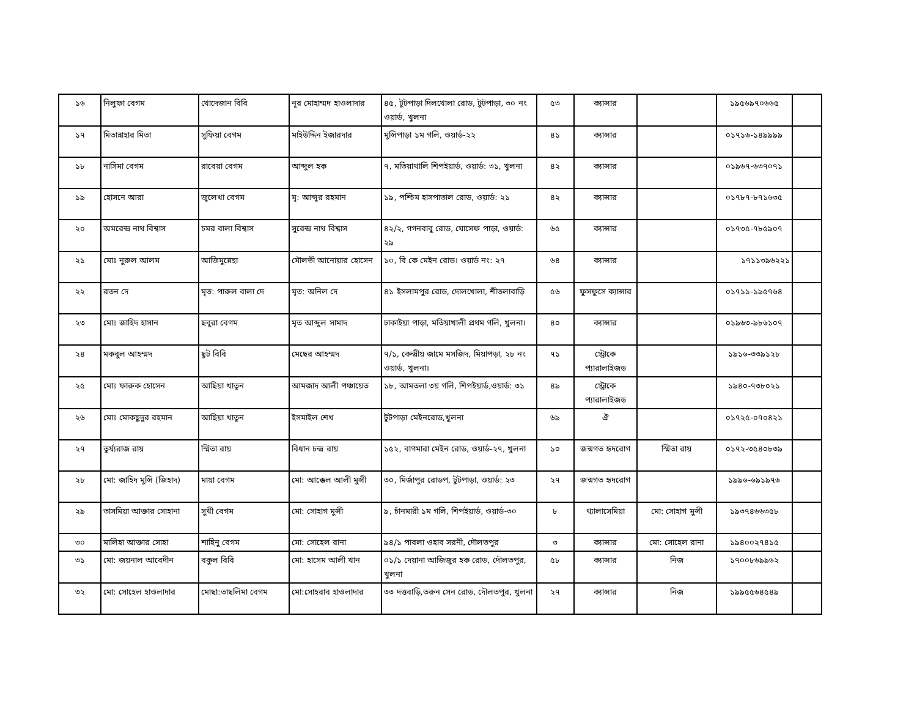| ১৬ | নিলুফা বেগম | খোদেজান বিবি | নূর মোহাম্মদ হাওলাদার | ৪৫, টুটপাড়া দিলখোলা রোড, টুটপাড়া, ৩০ নং ওয়ার্ড, খুলনা | ৫৩ | ক্যান্সার | | ১৯৫৬৯৭০৬৬৫ | |
| ১৭ | মিতান্নাহার মিতা | সুফিয়া বেগম | মাইউদ্দিন ইজারদার | মুন্সিপাড়া ১ম গলি, ওয়ার্ড-২২ | ৪১ | ক্যান্সার | | ০১৭১৬-১৪৯৯৯৯ | |
| ১৮ | নাসিমা বেগম | রাবেয়া বেগম | আব্দুল হক | ৭, মতিয়াখালি শিপইয়ার্ড, ওয়ার্ড: ৩১, খুলনা | ৪২ | ক্যান্সার | | ০১৯৬৭-৬৩৭০৭১ | |
| ১৯ | হোসনে আরা | জুলেখা বেগম | মৃ: আব্দুর রহমান | ১৯, পশ্চিম হাসপাতাল রোড, ওয়ার্ড: ২১ | ৪২ | ক্যান্সার | | ০১৭৮৭-৮৭১৬৩৫ | |
| ২০ | অমরেন্দ্র নাথ বিশ্বাস | চমর বালা বিশ্বাস | সুরেন্দ্র নাথ বিশ্বাস | ৪২/২, গগনবাবু রোড, যোসেফ পাড়া, ওয়ার্ড: ২৯ | ৬৫ | ক্যান্সার | | ০১৭৩৫-৭৮৫৯০৭ | |
| ২১ | মোঃ নুরুল আলম | আজিমুন্নেছা | মৌলভী আনোয়ার হোসেন | ১০, বি কে মেইন রোড। ওয়ার্ড নং: ২৭ | ৬৪ | ক্যান্সার | | ১৭১১৩৯৬২২১ | |
| ২২ | রতন দে | মৃত: পারুল বালা দে | মৃত: অনিল দে | ৪১ ইসলামপুর রোড, দোলখোলা, শীতলাবাড়ি | ৫৬ | ফুসফুসে ক্যান্সার | | ০১৭১১-১৯৫৭৬৪ | |
| ২৩ | মোঃ জাহিদ হাসান | ছবুরা বেগম | মৃত আব্দুল সামাদ | ঢাকাইয়া পাড়া, মতিয়াখালী প্রথম গলি, খুলনা। | ৪০ | ক্যান্সার | | ০১৯৬৩-৯৮৬১০৭ | |
| ২৪ | মকবুল আহম্মদ | ছুট বিবি | মেছের আহম্মদ | ৭/১, কেন্দ্রীয় জামে মসজিদ, মিয়াপড়া, ২৮ নং ওয়ার্ড, খুলনা। | ৭১ | স্ট্রোকে প্যারালাইজড | | ১৯১৬-৩৩৯১২৮ | |
| ২৫ | মোঃ ফারুক হোসেন | আছিয়া খাতুন | আমজাদ আলী পঞ্চায়েত | ১৮, আমতলা ৩য় গলি, শিপইয়ার্ড,ওয়ার্ড: ৩১ | ৪৯ | স্ট্রোকে প্যারালাইজড | | ১৯৪০-৭৩৮০২১ | |
| ২৬ | মোঃ মোকছুদুর রহমান | আছিয়া খাতুন | ইসমাইল শেখ | টুটপাড়া মেইনরোড,খুলনা | ৬৯ | ঐ | | ০১৭২৫-০৭০৪২১ | |
| ২৭ | তুর্য্যরাজ রায় | স্মিতা রায় | বিধান চন্দ্র রায় | ১৫২, বাগমারা মেইন রোড, ওয়ার্ড-২৭, খুলনা | ১০ | জন্মগত হৃদরোগ | স্মিতা রায় | ০১৭২-৩৫৪০৮৩৯ | |
| ২৮ | মো: জাহিদ মুন্সি (জিহাদ) | মায়া বেগম | মো: আক্কেল আলী মুন্সী | ৩০, মির্জাপুর রোডপ, টুটপাড়া, ওয়ার্ড: ২৩ | ২৭ | জন্মগত হৃদরোগ | | ১৯৯৬-৬৯১৯৭৬ | |
| ২৯ | তাসমিয়া আক্তার সোহানা | সুখী বেগম | মো: সোহাগ মুন্সী | ৯, চাঁনমারী ১ম গলি, শিপইয়ার্ড, ওয়ার্ড-৩০ | ৮ | থ্যালাসেমিয়া | মো: সোহাগ মুন্সী | ১৯৩৭৪৬৬৩৫৮ | |
| ৩০ | মালিহা আক্তার সোহা | শাহিনু বেগম | মো: সোহেল রানা | ৯৪/১ পাবলা ওহাব সরনী, দৌলতপুর | ৩ | ক্যান্সার | মো: সোহেল রানা | ১৯৪০০২৭৪১৫ | |
| ৩১ | মো: জয়নাল আবেদীন | বকুল বিবি | মো: হাসেম আলী খান | ০১/১ দেয়ানা আজিজুর হক রোড, দৌলতপুর, খুলনা | ৫৮ | ক্যান্সার | নিজ | ১৭০০৮৬৯৯৬২ | |
| ৩২ | মো: সোহেল হাওলাদার | মোছা:তাছলিমা বেগম | মো:সোহরাব হাওলাদার | ৩৩ দত্তবাড়ি,তরুন সেন রোড, দৌলতপুর, খুলনা | ২৭ | ক্যান্সার | নিজ | ১৯৯৫৫৬৪৫৪৯ | |